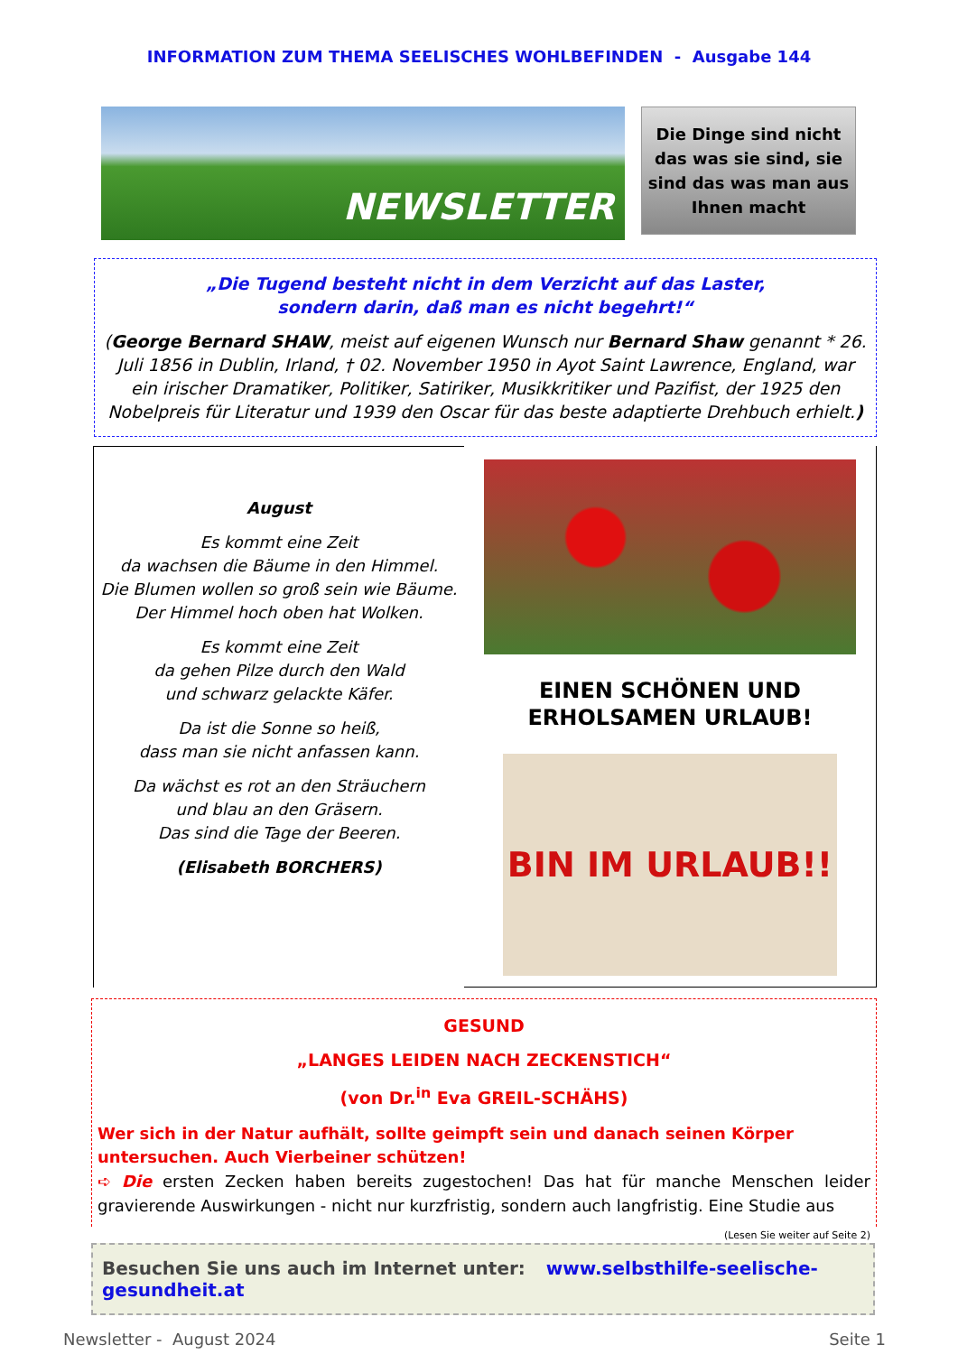INFORMATION ZUM THEMA SEELISCHES WOHLBEFINDEN - Ausgabe 144
NEWSLETTER
Die Dinge sind nicht das was sie sind, sie sind das was man aus Ihnen macht
„Die Tugend besteht nicht in dem Verzicht auf das Laster,
sondern darin, daß man es nicht begehrt!“
(George Bernard SHAW, meist auf eigenen Wunsch nur Bernard Shaw genannt * 26. Juli 1856 in Dublin, Irland, † 02. November 1950 in Ayot Saint Lawrence, England, war ein irischer Dramatiker, Politiker, Satiriker, Musikkritiker und Pazifist, der 1925 den Nobelpreis für Literatur und 1939 den Oscar für das beste adaptierte Drehbuch erhielt.)
August
Es kommt eine Zeit
da wachsen die Bäume in den Himmel.
Die Blumen wollen so groß sein wie Bäume.
Der Himmel hoch oben hat Wolken.
Es kommt eine Zeit
da gehen Pilze durch den Wald
und schwarz gelackte Käfer.
Da ist die Sonne so heiß,
dass man sie nicht anfassen kann.
Da wächst es rot an den Sträuchern
und blau an den Gräsern.
Das sind die Tage der Beeren.
(Elisabeth BORCHERS)
EINEN SCHÖNEN UND
ERHOLSAMEN URLAUB!
BIN IM URLAUB!!
GESUND
„LANGES LEIDEN NACH ZECKENSTICH“
(von Dr.<sup>in</sup> Eva GREIL-SCHÄHS)
Wer sich in der Natur aufhält, sollte geimpft sein und danach seinen Körper untersuchen. Auch Vierbeiner schützen!
➪ Die ersten Zecken haben bereits zugestochen! Das hat für manche Menschen leider gravierende Auswirkungen - nicht nur kurzfristig, sondern auch langfristig. Eine Studie aus (Lesen Sie weiter auf Seite 2)
Besuchen Sie uns auch im Internet unter: www.selbsthilfe-seelische-gesundheit.at
Newsletter - August 2024 Seite 1